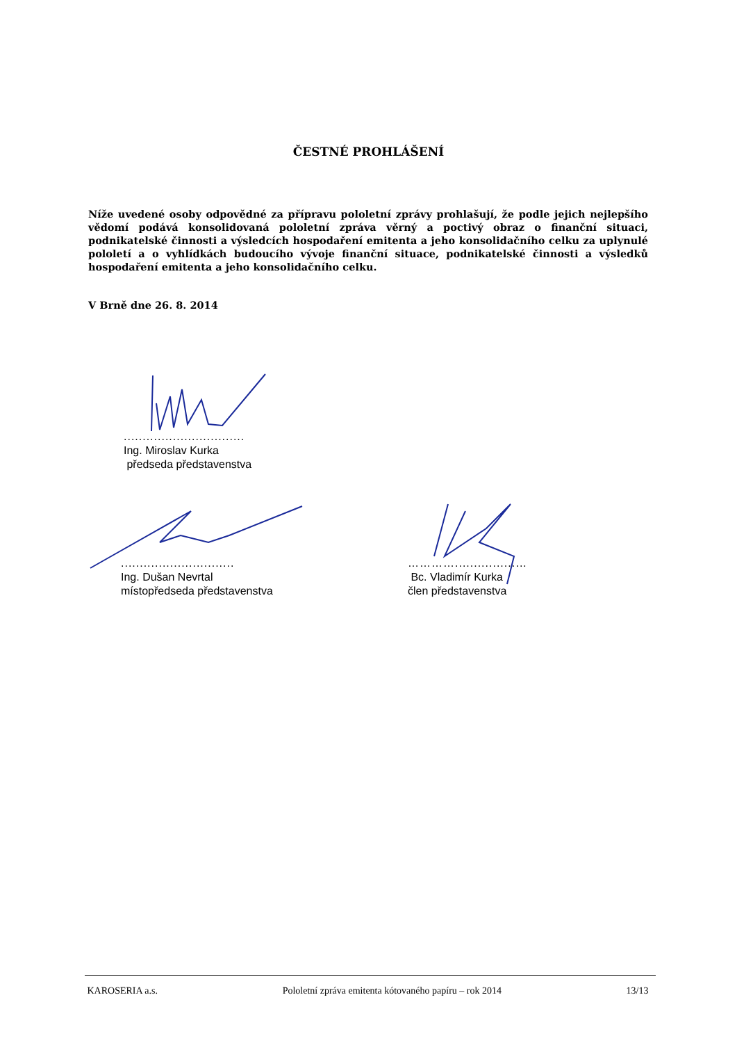ČESTNÉ PROHLÁŠENÍ
Níže uvedené osoby odpovědné za přípravu pololetní zprávy prohlašují, že podle jejich nejlepšího vědomí podává konsolidovaná pololetní zpráva věrný a poctivý obraz o finanční situaci, podnikatelské činnosti a výsledcích hospodaření emitenta a jeho konsolidačního celku za uplynulé pololetí a o vyhlídkách budoucího vývoje finanční situace, podnikatelské činnosti a výsledků hospodaření emitenta a jeho konsolidačního celku.
V Brně dne 26. 8. 2014
................................
Ing. Miroslav Kurka
předseda představenstva
..............................
Ing. Dušan Nevrtal
místopředseda představenstva
…………................…
Bc. Vladimír Kurka
člen představenstva
KAROSERIA a.s. Pololetní zpráva emitenta kótovaného papíru – rok 2014 13/13